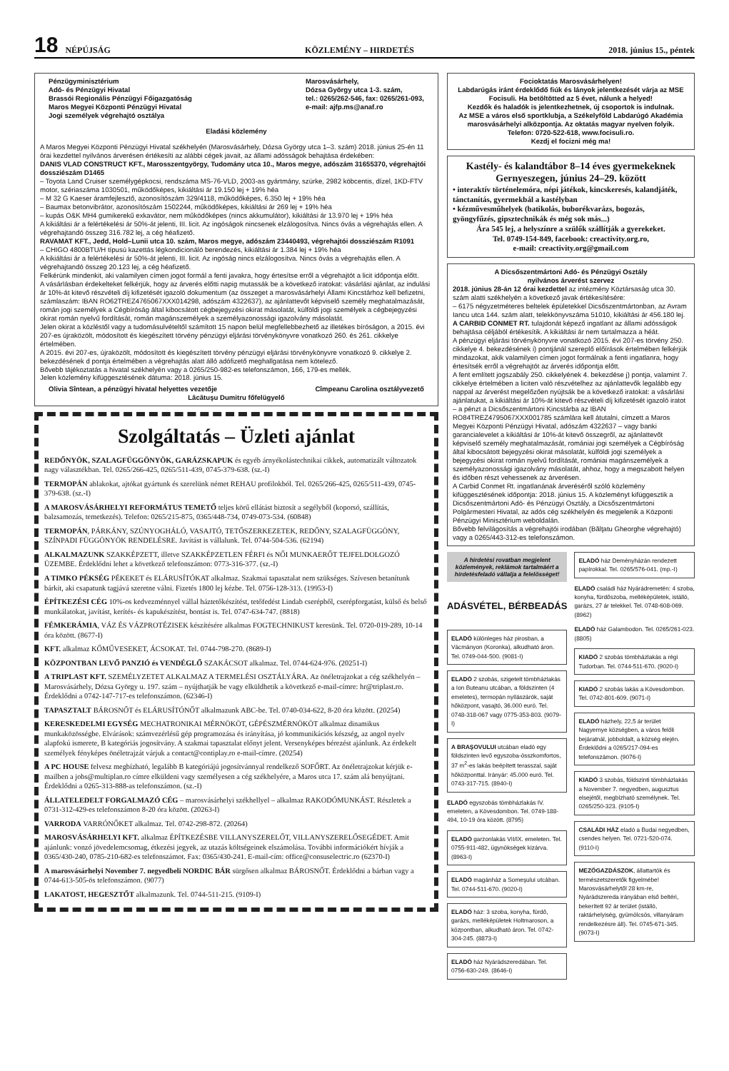18 NÉPÚJSÁG KÖZLEMÉNY – HIRDETÉS 2018. június 15., péntek
Pénzügyminisztérium
Adó- és Pénzügyi Hivatal
Brassói Regionális Pénzügyi Főigazgatóság
Maros Megyei Központi Pénzügyi Hivatal
Jogi személyek végrehajtó osztálya
Marosvásárhely,
Dózsa György utca 1-3. szám,
tel.: 0265/262-546, fax: 0265/261-093,
e-mail: ajfp.ms@anaf.ro
Eladási közlemény
A Maros Megyei Központi Pénzügyi Hivatal székhelyén (Marosvásárhely, Dózsa György utca 1–3. szám) 2018. június 25-én 11 órai kezdettel nyilvános árverésen értékesíti az alábbi cégek javait, az állami adósságok behajtása érdekében:
DANIS VLAD CONSTRUCT KFT., Marosszentgyörgy, Tudomány utca 10., Maros megye, adószám 31655370, végrehajtói dossziészám D1465
– Toyota Land Cruiser személygépkocsi, rendszáma MS-76-VLD, 2003-as gyártmány, szürke, 2982 köbcentis, dízel, 1KD-FTV motor, szériaszáma 1030501, működőképes, kikiáltási ár 19.150 lej + 19% héa
– M 32 G Kaeser áramfejlesztő, azonosítószám 329/4118, működőképes, 6.350 lej + 19% héa
– Baumax betonvibrátor, azonosítószám 1502244, működőképes, kikiáltási ár 269 lej + 19% héa
– kupás O&K MH4 gumikerekű exkavátor, nem működőképes (nincs akkumulátor), kikiáltási ár 13.970 lej + 19% héa
A kikiáltási ár a felértékelési ár 50%-át jelenti, III. licit. Az ingóságok nincsenek elzálogosítva. Nincs óvás a végrehajtás ellen. A végrehajtandó összeg 316.782 lej, a cég héafizető.
RAVAMAT KFT., Jedd, Hold–Lunii utca 10. szám, Maros megye, adószám 23440493, végrehajtói dossziészám R1091
– CHIGO 4800BTU/H típusú kazettás légkondicionáló berendezés, kikiáltási ár 1.384 lej + 19% héa
A kikiáltási ár a felértékelési ár 50%-át jelenti, III. licit. Az ingóság nincs elzálogosítva. Nincs óvás a végrehajtás ellen. A végrehajtandó összeg 20.123 lej, a cég héafizető.
Felkérünk mindenkit, aki valamilyen címen jogot formál a fenti javakra, hogy értesítse erről a végrehajtót a licit időpontja előtt.
A vásárlásban érdekelteket felkérjük, hogy az árverés előtti napig mutassák be a következő iratokat: vásárlási ajánlat, az indulási ár 10%-át kitevő részvételi díj kifizetését igazoló dokumentum (az összeget a marosvásárhelyi Állami Kincstárhoz kell befizetni, számlaszám: IBAN RO62TREZ4765067XXX014298, adószám 4322637), az ajánlattevőt képviselő személy meghatalmazását, román jogi személyek a Cégbíróság által kibocsátott cégbejegyzési okirat másolatát, külföldi jogi személyek a cégbejegyzési okirat román nyelvű fordítását, román magánszemélyek a személyazonossági igazolvány másolatát.
Jelen okirat a közléstől vagy a tudomásulvételtől számított 15 napon belül megfellebbezhető az illetékes bíróságon, a 2015. évi 207-es újraközölt, módosított és kiegészített törvény pénzügyi eljárási törvénykönyvre vonatkozó 260. és 261. cikkelye értelmében.
A 2015. évi 207-es, újraközölt, módosított és kiegészített törvény pénzügyi eljárási törvénykönyvre vonatkozó 9. cikkelye 2. bekezdésének d pontja értelmében a végrehajtás alatt álló adófizető meghallgatása nem kötelező.
Bővebb tájékoztatás a hivatal székhelyén vagy a 0265/250-982-es telefonszámon, 166, 179-es mellék.
Jelen közlemény kifüggesztésének dátuma: 2018. június 15.
Olivia Sîntean, a pénzügyi hivatal helyettes vezetője Cîmpeanu Carolina osztályvezető
Lăcătuşu Dumitru főfelügyelő
Szolgáltatás – Üzleti ajánlat
REDŐNYÖK, SZALAGFÜGGÖNYÖK, GARÁZSKAPUK és egyéb árnyékolástechnikai cikkek, automatizált változatok nagy választékban. Tel. 0265/266-425, 0265/511-439, 0745-379-638. (sz.-I)
TERMOPÁN ablakokat, ajtókat gyártunk és szerelünk német REHAU profilokból. Tel. 0265/266-425, 0265/511-439, 0745-379-638. (sz.-I)
A MAROSVÁSÁRHELYI REFORMÁTUS TEMETŐ teljes körű ellátást biztosít a segélyből (koporsó, szállítás, balzsamozás, temetkezés). Telefon: 0265/215-875, 0365/448-734, 0749-073-534. (60848)
TERMOPÁN, PÁRKÁNY, SZÚNYOGHÁLÓ, VASAJTÓ, TETŐSZERKEZETEK, REDŐNY, SZALAGFÜGGÖNY, SZÍNPADI FÜGGÖNYÖK RENDELÉSRE. Javítást is vállalunk. Tel. 0744-504-536. (62194)
ALKALMAZUNK SZAKKÉPZETT, illetve SZAKKÉPZETLEN FÉRFI és NŐI MUNKAERŐT TEJFELDOLGOZÓ ÜZEMBE. Érdeklődni lehet a következő telefonszámon: 0773-316-377. (sz.-I)
A TIMKO PÉKSÉG PÉKEKET és ELÁRUSÍTÓKAT alkalmaz. Szakmai tapasztalat nem szükséges. Szívesen betanítunk bárkit, aki csapatunk tagjává szeretne válni. Fizetés 1800 lej kézbe. Tel. 0756-128-313. (19953-I)
ÉPÍTKEZÉSI CÉG 10%-os kedvezménnyel vállal háztetőkészítést, tetőfedést Lindab cserépből, cserépforgatást, külső és belső munkálatokat, javítást, kerítés- és kapukészítést, bontást is. Tel. 0747-634-747. (8818)
FÉMKERÁMIA, VÁZ ÉS VÁZPROTÉZISEK készítésére alkalmas FOGTECHNIKUST keresünk. Tel. 0720-019-289, 10-14 óra között. (8677-I)
KFT. alkalmaz KŐMŰVESEKET, ÁCSOKAT. Tel. 0744-798-270. (8689-I)
KÖZPONTBAN LEVŐ PANZIÓ és VENDÉGLŐ SZAKÁCSOT alkalmaz. Tel. 0744-624-976. (20251-I)
A TRIPLAST KFT. SZEMÉLYZETET ALKALMAZ A TERMELÉSI OSZTÁLYÁRA. Az önéletrajzokat a cég székhelyén – Marosvásárhely, Dózsa György u. 197. szám – nyújthatják be vagy elküldhetik a következő e-mail-címre: hr@triplast.ro. Érdeklődni a 0742-147-717-es telefonszámon. (62346-I)
TAPASZTALT BÁROSNŐT és ELÁRUSÍTÓNŐT alkalmazunk ABC-be. Tel. 0740-034-622, 8-20 óra között. (20254)
KERESKEDELMI EGYSÉG MECHATRONIKAI MÉRNÖKÖT, GÉPÉSZMÉRNÖKÖT alkalmaz dinamikus munkaközösségbe. Elvárások: számvezérlésű gép programozása és irányítása, jó kommunikációs készség, az angol nyelv alapfokú ismerete, B kategóriás jogosítvány. A szakmai tapasztalat előnyt jelent. Versenyképes bérezést ajánlunk. Az érdekelt személyek fényképes önéletrajzát várjuk a contact@contiplay.ro e-mail-címre. (20254)
A PC HOUSE felvesz megbízható, legalább B kategóriájú jogosítvánnyal rendelkező SOFŐRT. Az önéletrajzokat kérjük e-mailben a jobs@multiplan.ro címre elküldeni vagy személyesen a cég székhelyére, a Maros utca 17. szám alá benyújtani. Érdeklődni a 0265-313-888-as telefonszámon. (sz.-I)
ÁLLATELEDELT FORGALMAZÓ CÉG – marosvásárhelyi székhellyel – alkalmaz RAKODÓMUNKÁST. Részletek a 0731-312-429-es telefonszámon 8-20 óra között. (20263-I)
VARRODA VARRÓNŐKET alkalmaz. Tel. 0742-298-872. (20264)
MAROSVÁSÁRHELYI KFT. alkalmaz ÉPÍTKEZÉSBE VILLANYSZERELŐT, VILLANYSZERELŐSEGÉDET. Amit ajánlunk: vonzó jövedelemcsomag, étkezési jegyek, az utazás költségeinek elszámolása. További információkért hívják a 0365/430-240, 0785-210-682-es telefonszámot. Fax: 0365/430-241. E-mail-cím: office@consuselectric.ro (62370-I)
A marosvásárhelyi November 7. negyedbeli NORDIC BÁR sürgősen alkalmaz BÁROSNŐT. Érdeklődni a bárban vagy a 0744-613-505-ös telefonszámon. (9077)
LAKATOST, HEGESZTŐT alkalmazunk. Tel. 0744-511-215. (9109-I)
Focioktatás Marosvásárhelyen!
Labdarúgás iránt érdeklődő fiúk és lányok jelentkezését várja az MSE Focisuli. Ha betöltötted az 5 évet, nálunk a helyed!
Kezdők és haladók is jelentkezhetnek, új csoportok is indulnak.
Az MSE a város első sportklubja, a Székelyföld Labdarúgó Akadémia marosvásárhelyi alközpontja. Az oktatás magyar nyelven folyik.
Telefon: 0720-522-618, www.focisuli.ro.
Kezdj el focizni még ma!
Kastély- és kalandtábor 8–14 éves gyermekeknek Gernyeszegen, június 24–29. között
• interaktív történelemóra, népi játékok, kincskeresés, kalandjáték, tánctanítás, gyermekbál a kastélyban
• kézművesműhelyek (batikolás, buborékvarázs, bogozás, gyöngyfűzés, gipsztechnikák és még sok más...)
Ára 545 lej, a helyszínre a szülők szállítják a gyerekeket.
Tel. 0749-154-849, facebook: creactivity.org.ro,
e-mail: creactivity.org@gmail.com
A Dicsőszentmártoni Adó- és Pénzügyi Osztály
nyilvános árverést szervez
2018. június 28-án 12 órai kezdettel az intézmény Köztársaság utca 30. szám alatti székhelyén a következő javak értékesítésére:
– 6175 négyzetméteres beltelek épületekkel Dicsőszentmártonban, az Avram Iancu utca 144. szám alatt, telekkönyvszáma 51010, kikiáltási ár 456.180 lej. A CARBID CONMET RT. tulajdonát képező ingatlant az állami adósságok behajtása céljából értékesítik. A kikiáltási ár nem tartalmazza a héát.
A pénzügyi eljárási törvénykönyvre vonatkozó 2015. évi 207-es törvény 250. cikkelye 4. bekezdésének i) pontjánál szereplő előírások értelmében felkérjük mindazokat, akik valamilyen címen jogot formálnak a fenti ingatlanra, hogy értesítsék erről a végrehajtót az árverés időpontja előtt.
A fent említett jogszabály 250. cikkelyének 4. bekezdése j) pontja, valamint 7. cikkelye értelmében a liciten való részvételhez az ajánlattevők legalább egy nappal az árverést megelőzően nyújtsák be a következő iratokat: a vásárlási ajánlatukat, a kikiáltási ár 10%-át kitevő részvételi díj kifizetését igazoló iratot – a pénzt a Dicsőszentmártoni Kincstárba az IBAN RO84TREZ4795067XXX001785 számlára kell átutalni, címzett a Maros Megyei Központi Pénzügyi Hivatal, adószám 4322637 – vagy banki garancialevelet a kikiáltási ár 10%-át kitevő összegről, az ajánlattevőt képviselő személy meghatalmazását, romániai jogi személyek a Cégbíróság által kibocsátott bejegyzési okirat másolatát, külföldi jogi személyek a bejegyzési okirat román nyelvű fordítását, romániai magánszemélyek a személyazonossági igazolvány másolatát, ahhoz, hogy a megszabott helyen és időben részt vehessenek az árverésen.
A Carbid Conmet Rt. ingatlanának árveréséről szóló közlemény kifüggesztésének időpontja: 2018. június 15. A közleményt kifüggesztik a Dicsőszentmártoni Adó- és Pénzügyi Osztály, a Dicsőszentmártoni Polgármesteri Hivatal, az adós cég székhelyén és megjelenik a Központi Pénzügyi Minisztérium weboldalán.
Bővebb felvilágosítás a végrehajtói irodában (Bălţatu Gheorghe végrehajtó) vagy a 0265/443-312-es telefonszámon.
A hirdetési rovatban megjelent közlemények, reklámok tartalmáért a hirdetésfeladó vállalja a felelősséget!
ADÁSVÉTEL, BÉRBEADÁS
ELADÓ különleges ház pirosban, a Vácmányon (Koronka), alkudható áron. Tel. 0749-044-500. (9081-I)
ELADÓ 2 szobás, szigetelt tömbházlakás a Ion Buteanu utcában, a földszinten (4 emeletes), termopán nyílászárók, saját hőközpont, vasajtó, 36.000 euró. Tel. 0748-318-067 vagy 0775-353-803. (9079-I)
A BRAŞOVULUI utcában eladó egy földszinten levő egyszoba-összkomfortos, 37 m<sup>2</sup>-es lakás beépített terasszal, saját hőközponttal. Irányár: 45.000 euró. Tel. 0743-317-715. (8940-I)
ELADÓ egyszobás tömbházlakás IV. emeleten, a Kövesdombon. Tel. 0749-188-494, 10-19 óra között. (8795)
ELADÓ garzonlakás VII/IX. emeleten. Tel. 0755-911-482, ügynökségek kizárva. (8963-I)
ELADÓ magánház a Someşului utcában. Tel. 0744-511-670. (9020-I)
ELADÓ ház: 3 szoba, konyha, fürdő, garázs, melléképületek Holtmaroson, a központban, alkudható áron. Tel. 0742-304-245. (8873-I)
ELADÓ ház Nyárádszeredában. Tel. 0756-630-249. (8646-I)
ELADÓ ház Deményházán rendezett papírokkal. Tel. 0265/576-041. (mp.-I)
ELADÓ családi ház Nyárádremetén: 4 szoba, konyha, fürdőszoba, melléképületek, istálló, garázs, 27 ár telekkel. Tel. 0748-608-069. (8962)
ELADÓ ház Galambodon. Tel. 0265/261-023. (8805)
KIADÓ 2 szobás tömbházlakás a régi Tudorban. Tel. 0744-511-670. (9020-I)
KIADÓ 2 szobás lakás a Kövesdombon. Tel. 0742-801-609. (9071-I)
ELADÓ házhely, 22,5 ár terület Nagyernye községben, a város felőli bejáratnál, jobboldalt, a község elején. Érdeklődni a 0265/217-094-es telefonszámon. (9076-I)
KIADÓ 3 szobás, földszinti tömbházlakás a November 7. negyedben, augusztus elsejétől, megbízható személynek. Tel. 0265/250-323. (9105-I)
CSALÁDI HÁZ eladó a Budai negyedben, csendes helyen. Tel. 0721-520-074. (9110-I)
MEZŐGAZDÁSZOK, állattartók és természetszeretők figyelmébe! Marosvásárhelytől 28 km-re, Nyárádszereda irányában első beltéri, bekerített 92 ár terület (istálló, raktárhelyiség, gyümölcsös, villanyáram rendelkezésre áll). Tel. 0745-671-345. (9073-I)